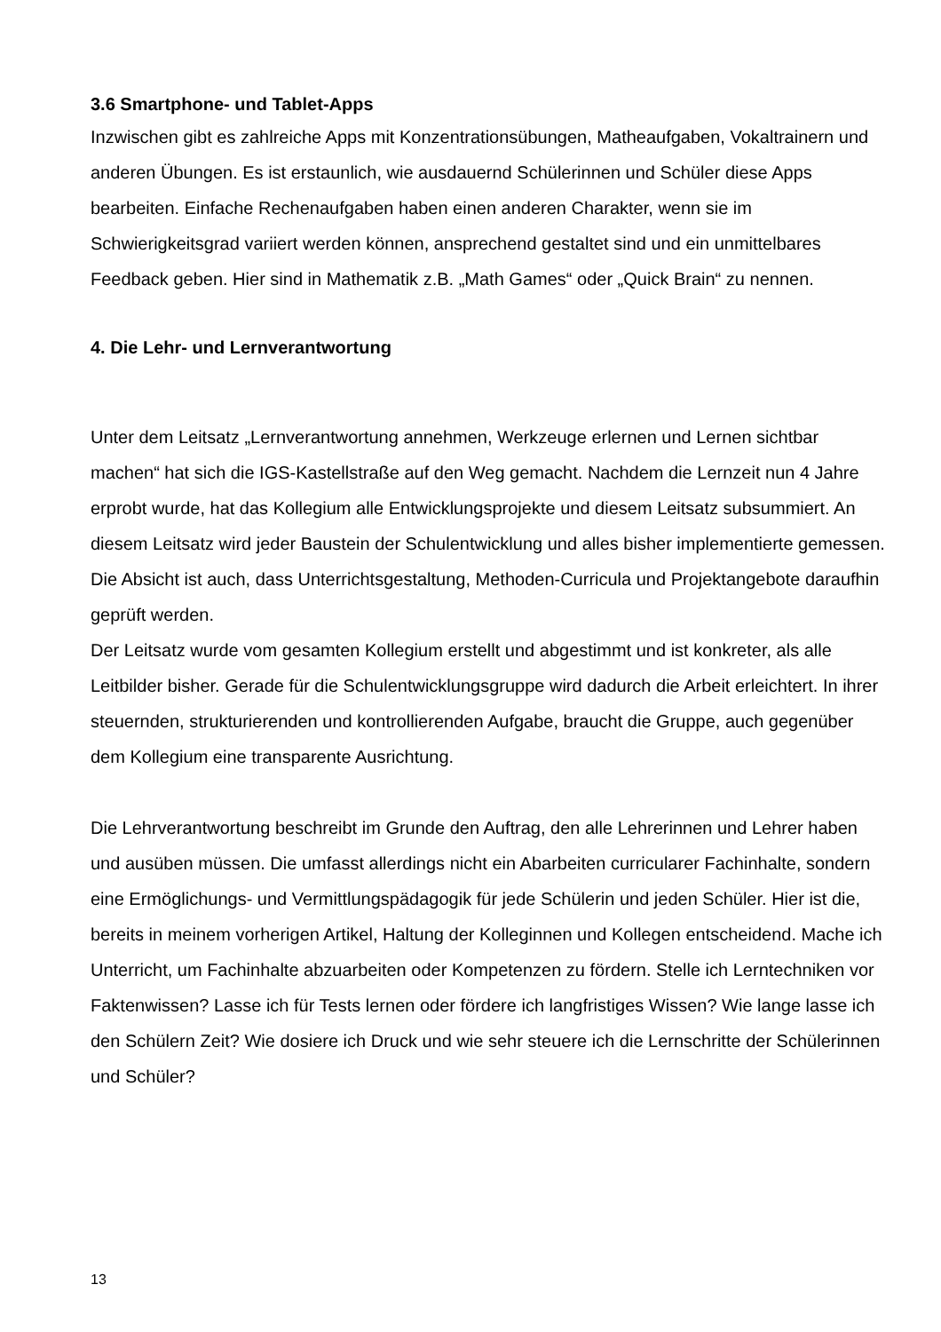3.6 Smartphone- und Tablet-Apps
Inzwischen gibt es zahlreiche Apps mit Konzentrationsübungen, Matheaufgaben, Vokaltrainern und anderen Übungen. Es ist erstaunlich, wie ausdauernd Schülerinnen und Schüler diese Apps bearbeiten. Einfache Rechenaufgaben haben einen anderen Charakter, wenn sie im Schwierigkeitsgrad variiert werden können, ansprechend gestaltet sind und ein unmittelbares Feedback geben. Hier sind in Mathematik z.B. „Math Games“ oder „Quick Brain“ zu nennen.
4. Die Lehr- und Lernverantwortung
Unter dem Leitsatz „Lernverantwortung annehmen, Werkzeuge erlernen und Lernen sichtbar machen“ hat sich die IGS-Kastellstraße auf den Weg gemacht. Nachdem die Lernzeit nun 4 Jahre erprobt wurde, hat das Kollegium alle Entwicklungsprojekte und diesem Leitsatz subsummiert. An diesem Leitsatz wird jeder Baustein der Schulentwicklung und alles bisher implementierte gemessen. Die Absicht ist auch, dass Unterrichtsgestaltung, Methoden-Curricula und Projektangebote daraufhin geprüft werden.
Der Leitsatz wurde vom gesamten Kollegium erstellt und abgestimmt und ist konkreter, als alle Leitbilder bisher. Gerade für die Schulentwicklungsgruppe wird dadurch die Arbeit erleichtert. In ihrer steuernden, strukturierenden und kontrollierenden Aufgabe, braucht die Gruppe, auch gegenüber dem Kollegium eine transparente Ausrichtung.
Die Lehrverantwortung beschreibt im Grunde den Auftrag, den alle Lehrerinnen und Lehrer haben und ausüben müssen. Die umfasst allerdings nicht ein Abarbeiten curricularer Fachinhalte, sondern eine Ermöglichungs- und Vermittlungspädagogik für jede Schülerin und jeden Schüler. Hier ist die, bereits in meinem vorherigen Artikel, Haltung der Kolleginnen und Kollegen entscheidend. Mache ich Unterricht, um Fachinhalte abzuarbeiten oder Kompetenzen zu fördern. Stelle ich Lerntechniken vor Faktenwissen? Lasse ich für Tests lernen oder fördere ich langfristiges Wissen? Wie lange lasse ich den Schülern Zeit? Wie dosiere ich Druck und wie sehr steuere ich die Lernschritte der Schülerinnen und Schüler?
13